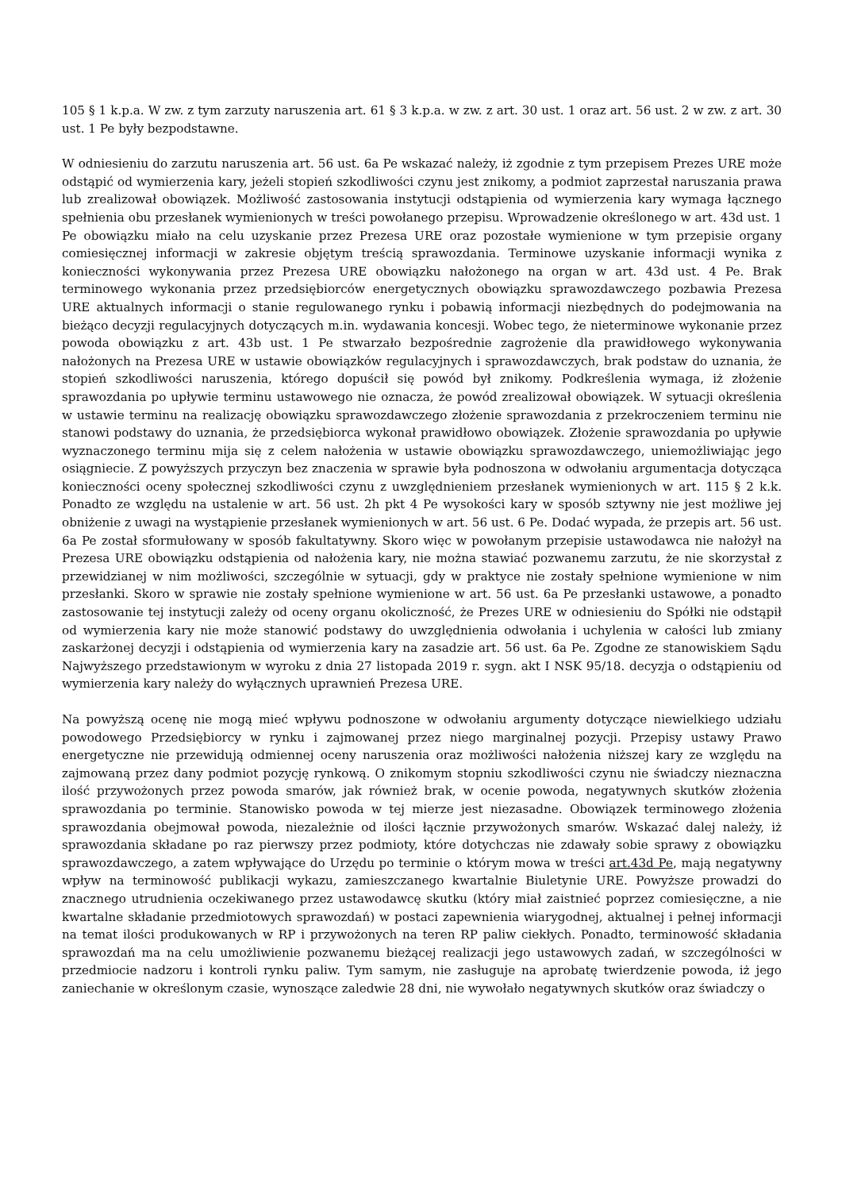105 § 1 k.p.a. W zw. z tym zarzuty naruszenia art. 61 § 3 k.p.a. w zw. z art. 30 ust. 1 oraz art. 56 ust. 2 w zw. z art. 30 ust. 1 Pe były bezpodstawne.
W odniesieniu do zarzutu naruszenia art. 56 ust. 6a Pe wskazać należy, iż zgodnie z tym przepisem Prezes URE może odstąpić od wymierzenia kary, jeżeli stopień szkodliwości czynu jest znikomy, a podmiot zaprzestał naruszania prawa lub zrealizował obowiązek. Możliwość zastosowania instytucji odstąpienia od wymierzenia kary wymaga łącznego spełnienia obu przesłanek wymienionych w treści powołanego przepisu. Wprowadzenie określonego w art. 43d ust. 1 Pe obowiązku miało na celu uzyskanie przez Prezesa URE oraz pozostałe wymienione w tym przepisie organy comiesięcznej informacji w zakresie objętym treścią sprawozdania. Terminowe uzyskanie informacji wynika z konieczności wykonywania przez Prezesa URE obowiązku nałożonego na organ w art. 43d ust. 4 Pe. Brak terminowego wykonania przez przedsiębiorców energetycznych obowiązku sprawozdawczego pozbawia Prezesa URE aktualnych informacji o stanie regulowanego rynku i pobawią informacji niezbędnych do podejmowania na bieżąco decyzji regulacyjnych dotyczących m.in. wydawania koncesji. Wobec tego, że nieterminowe wykonanie przez powoda obowiązku z art. 43b ust. 1 Pe stwarzało bezpośrednie zagrożenie dla prawidłowego wykonywania nałożonych na Prezesa URE w ustawie obowiązków regulacyjnych i sprawozdawczych, brak podstaw do uznania, że stopień szkodliwości naruszenia, którego dopuścił się powód był znikomy. Podkreślenia wymaga, iż złożenie sprawozdania po upływie terminu ustawowego nie oznacza, że powód zrealizował obowiązek. W sytuacji określenia w ustawie terminu na realizację obowiązku sprawozdawczego złożenie sprawozdania z przekroczeniem terminu nie stanowi podstawy do uznania, że przedsiębiorca wykonał prawidłowo obowiązek. Złożenie sprawozdania po upływie wyznaczonego terminu mija się z celem nałożenia w ustawie obowiązku sprawozdawczego, uniemożliwiając jego osiągniecie. Z powyższych przyczyn bez znaczenia w sprawie była podnoszona w odwołaniu argumentacja dotycząca konieczności oceny społecznej szkodliwości czynu z uwzględnieniem przesłanek wymienionych w art. 115 § 2 k.k. Ponadto ze względu na ustalenie w art. 56 ust. 2h pkt 4 Pe wysokości kary w sposób sztywny nie jest możliwe jej obniżenie z uwagi na wystąpienie przesłanek wymienionych w art. 56 ust. 6 Pe. Dodać wypada, że przepis art. 56 ust. 6a Pe został sformułowany w sposób fakultatywny. Skoro więc w powołanym przepisie ustawodawca nie nałożył na Prezesa URE obowiązku odstąpienia od nałożenia kary, nie można stawiać pozwanemu zarzutu, że nie skorzystał z przewidzianej w nim możliwości, szczególnie w sytuacji, gdy w praktyce nie zostały spełnione wymienione w nim przesłanki. Skoro w sprawie nie zostały spełnione wymienione w art. 56 ust. 6a Pe przesłanki ustawowe, a ponadto zastosowanie tej instytucji zależy od oceny organu okoliczność, że Prezes URE w odniesieniu do Spółki nie odstąpił od wymierzenia kary nie może stanowić podstawy do uwzględnienia odwołania i uchylenia w całości lub zmiany zaskarżonej decyzji i odstąpienia od wymierzenia kary na zasadzie art. 56 ust. 6a Pe. Zgodne ze stanowiskiem Sądu Najwyższego przedstawionym w wyroku z dnia 27 listopada 2019 r. sygn. akt I NSK 95/18. decyzja o odstąpieniu od wymierzenia kary należy do wyłącznych uprawnień Prezesa URE.
Na powyższą ocenę nie mogą mieć wpływu podnoszone w odwołaniu argumenty dotyczące niewielkiego udziału powodowego Przedsiębiorcy w rynku i zajmowanej przez niego marginalnej pozycji. Przepisy ustawy Prawo energetyczne nie przewidują odmiennej oceny naruszenia oraz możliwości nałożenia niższej kary ze względu na zajmowaną przez dany podmiot pozycję rynkową. O znikomym stopniu szkodliwości czynu nie świadczy nieznaczna ilość przywożonych przez powoda smarów, jak również brak, w ocenie powoda, negatywnych skutków złożenia sprawozdania po terminie. Stanowisko powoda w tej mierze jest niezasadne. Obowiązek terminowego złożenia sprawozdania obejmował powoda, niezależnie od ilości łącznie przywożonych smarów. Wskazać dalej należy, iż sprawozdania składane po raz pierwszy przez podmioty, które dotychczas nie zdawały sobie sprawy z obowiązku sprawozdawczego, a zatem wpływające do Urzędu po terminie o którym mowa w treści art.43d Pe, mają negatywny wpływ na terminowość publikacji wykazu, zamieszczanego kwartalnie Biuletynie URE. Powyższe prowadzi do znacznego utrudnienia oczekiwanego przez ustawodawcę skutku (który miał zaistnieć poprzez comiesięczne, a nie kwartalne składanie przedmiotowych sprawozdań) w postaci zapewnienia wiarygodnej, aktualnej i pełnej informacji na temat ilości produkowanych w RP i przywożonych na teren RP paliw ciekłych. Ponadto, terminowość składania sprawozdań ma na celu umożliwienie pozwanemu bieżącej realizacji jego ustawowych zadań, w szczególności w przedmiocie nadzoru i kontroli rynku paliw. Tym samym, nie zasługuje na aprobatę twierdzenie powoda, iż jego zaniechanie w określonym czasie, wynoszące zaledwie 28 dni, nie wywołało negatywnych skutków oraz świadczy o